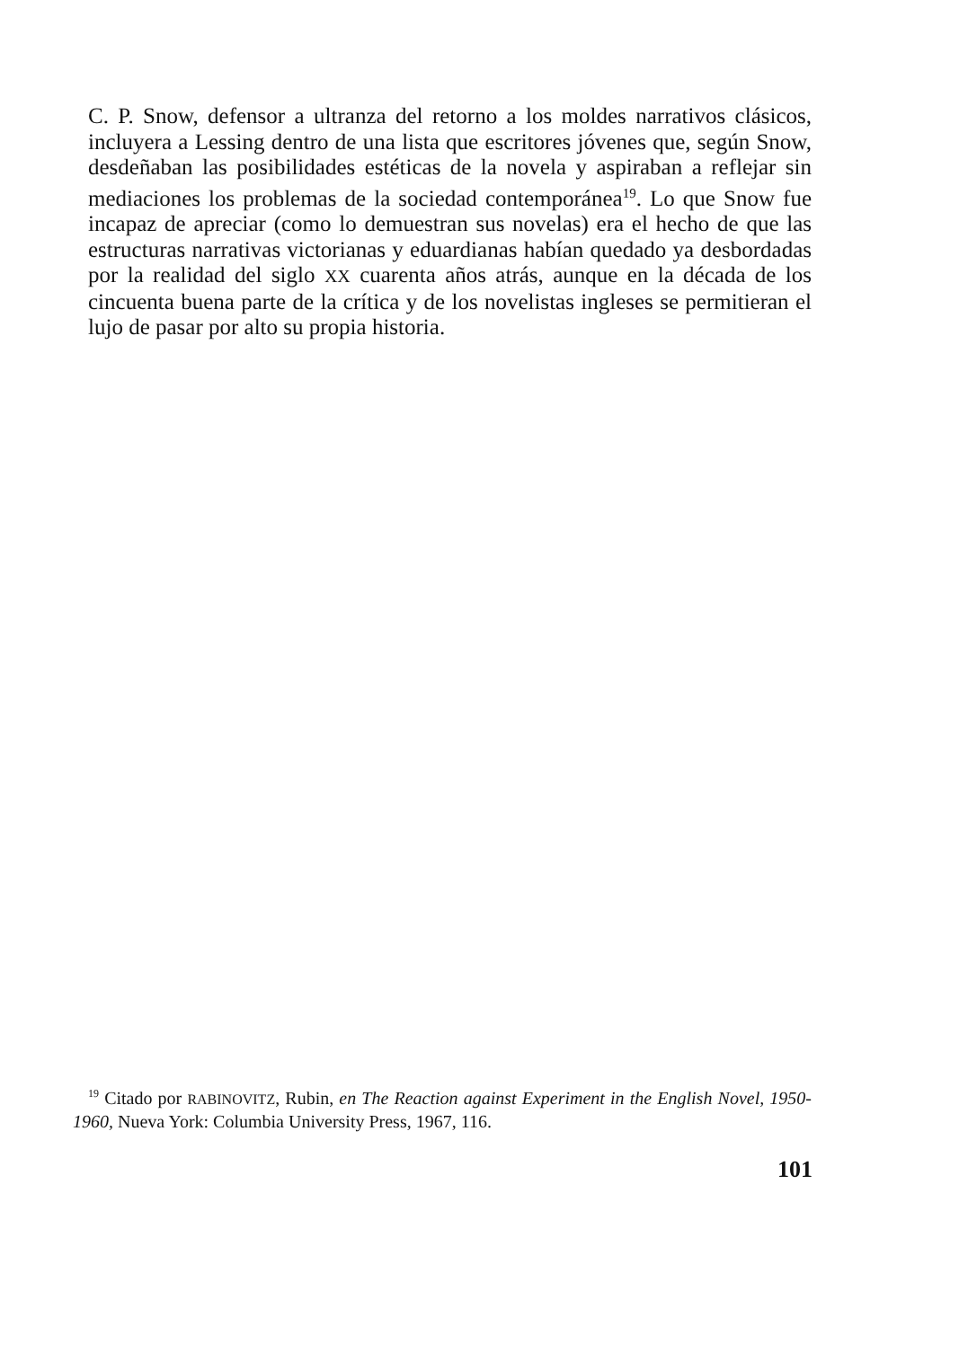C. P. Snow, defensor a ultranza del retorno a los moldes narrativos clásicos, incluyera a Lessing dentro de una lista que escritores jóvenes que, según Snow, desdeñaban las posibilidades estéticas de la novela y aspiraban a reflejar sin mediaciones los problemas de la sociedad contemporánea<sup>19</sup>. Lo que Snow fue incapaz de apreciar (como lo demuestran sus novelas) era el hecho de que las estructuras narrativas victorianas y eduardianas habían quedado ya desbordadas por la realidad del siglo XX cuarenta años atrás, aunque en la década de los cincuenta buena parte de la crítica y de los novelistas ingleses se permitieran el lujo de pasar por alto su propia historia.
<sup>19</sup> Citado por RABINOVITZ, Rubin, en The Reaction against Experiment in the English Novel, 1950-1960, Nueva York: Columbia University Press, 1967, 116.
101